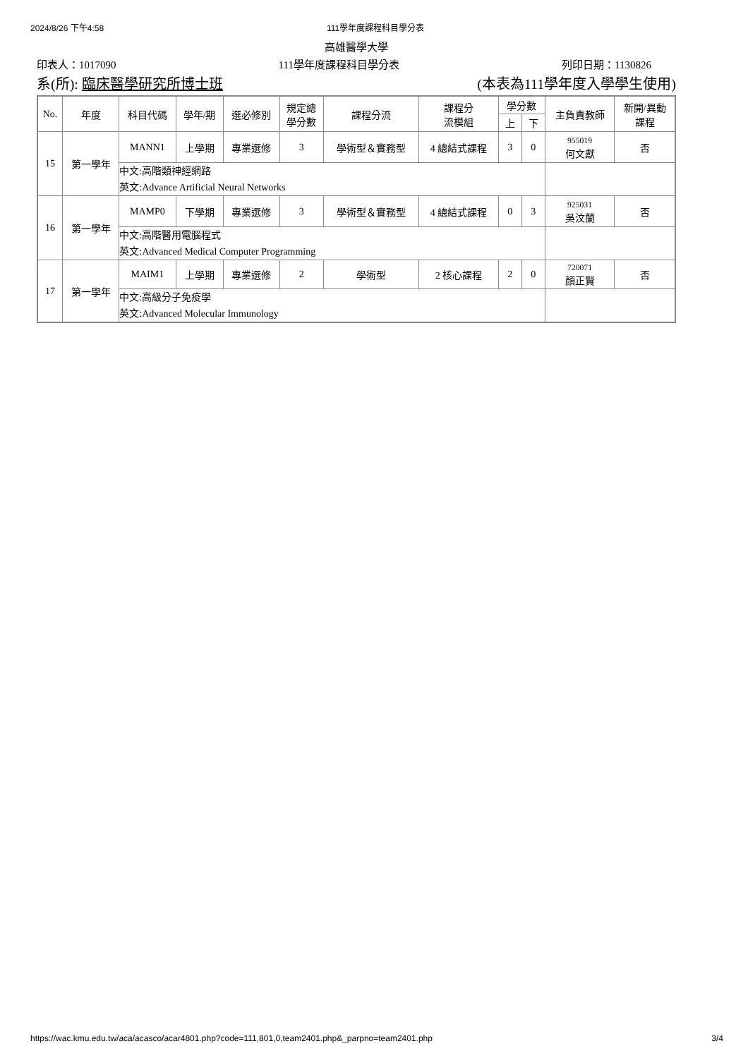2024/8/26 下午4:58 111學年度課程科目學分表
高雄醫學大學
印表人：1017090 111學年度課程科目學分表 列印日期：1130826
系(所): 臨床醫學研究所博士班 (本表為111學年度入學學生使用)
| No. | 年度 | 科目代碼 | 學年/期 | 選必修別 | 規定總 學分數 | 課程分流 | 課程分 流模組 | 學分數 | | 主負責教師 | 新開/異動 課程 |
| --- | --- | --- | --- | --- | --- | --- | --- | --- | --- | --- | --- |
| | | | | | | | | 上 | 下 | | |
| 15 | 第一學年 | MANN1 | 上學期 | 專業選修 | 3 | 學術型＆實務型 | 4 總結式課程 | 3 | 0 | 955019 何文獻 | 否 |
| | | 中文:高階類神經網路 英文:Advance Artificial Neural Networks | | | | | | | | | |
| 16 | 第一學年 | MAMP0 | 下學期 | 專業選修 | 3 | 學術型＆實務型 | 4 總結式課程 | 0 | 3 | 925031 吳汶蘭 | 否 |
| | | 中文:高階醫用電腦程式 英文:Advanced Medical Computer Programming | | | | | | | | | |
| 17 | 第一學年 | MAIM1 | 上學期 | 專業選修 | 2 | 學術型 | 2 核心課程 | 2 | 0 | 720071 顏正賢 | 否 |
| | | 中文:高級分子免疫學 英文:Advanced Molecular Immunology | | | | | | | | | |
https://wac.kmu.edu.tw/aca/acasco/acar4801.php?code=111,801,0,team2401.php&_parpno=team2401.php 3/4